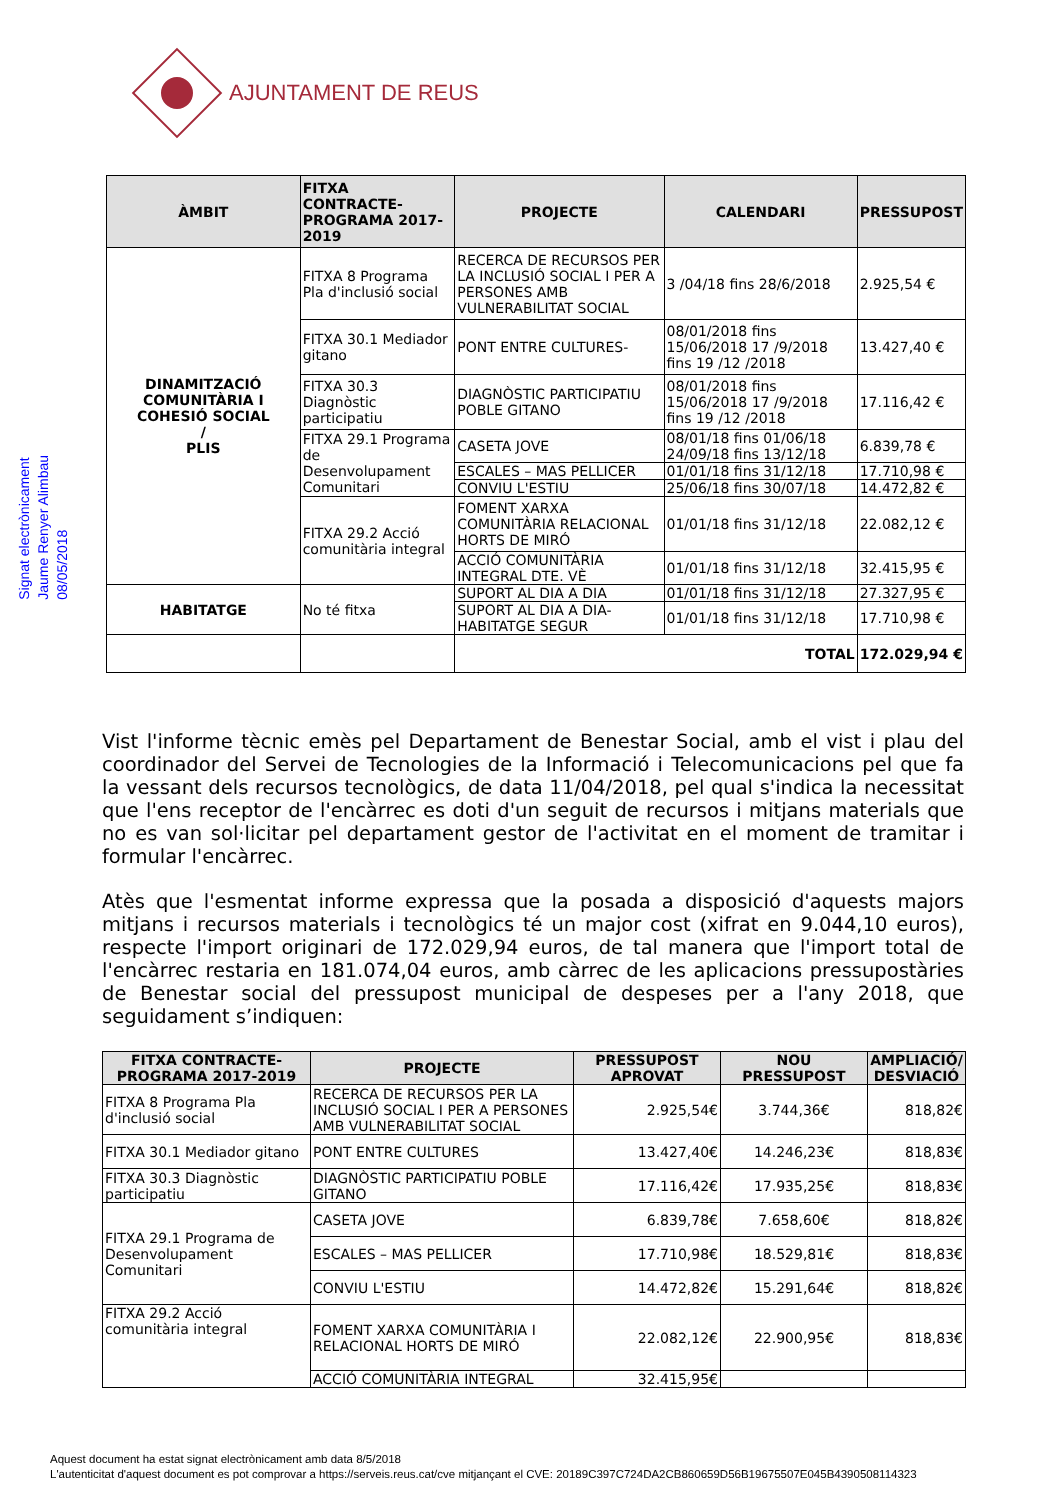AJUNTAMENT DE REUS
Signat electrònicament
Jaume Renyer Alimbau
08/05/2018
| ÀMBIT | FITXA CONTRACTE-PROGRAMA 2017-2019 | PROJECTE | CALENDARI | PRESSUPOST |
| --- | --- | --- | --- | --- |
| DINAMITZACIÓ COMUNITÀRIA I COHESIÓ SOCIAL / PLIS | FITXA 8 Programa Pla d'inclusió social | RECERCA DE RECURSOS PER LA INCLUSIÓ SOCIAL I PER A PERSONES AMB VULNERABILITAT SOCIAL | 3 /04/18 fins 28/6/2018 | 2.925,54 € |
| | FITXA 30.1 Mediador gitano | PONT ENTRE CULTURES- | 08/01/2018 fins 15/06/2018 17 /9/2018 fins 19 /12 /2018 | 13.427,40 € |
| | FITXA 30.3 Diagnòstic participatiu | DIAGNÒSTIC PARTICIPATIU POBLE GITANO | 08/01/2018 fins 15/06/2018 17 /9/2018 fins 19 /12 /2018 | 17.116,42 € |
| | FITXA 29.1 Programa de Desenvolupament Comunitari | CASETA JOVE | 08/01/18 fins 01/06/18 24/09/18 fins 13/12/18 | 6.839,78 € |
| | | ESCALES – MAS PELLICER | 01/01/18 fins 31/12/18 | 17.710,98 € |
| | | CONVIU L'ESTIU | 25/06/18 fins 30/07/18 | 14.472,82 € |
| | FITXA 29.2 Acció comunitària integral | FOMENT XARXA COMUNITÀRIA RELACIONAL HORTS DE MIRÓ | 01/01/18 fins 31/12/18 | 22.082,12 € |
| | | ACCIÓ COMUNITÀRIA INTEGRAL DTE. VÈ | 01/01/18 fins 31/12/18 | 32.415,95 € |
| HABITATGE | No té fitxa | SUPORT AL DIA A DIA | 01/01/18 fins 31/12/18 | 27.327,95 € |
| | | SUPORT AL DIA A DIA-HABITATGE SEGUR | 01/01/18 fins 31/12/18 | 17.710,98 € |
| | | TOTAL | | 172.029,94 € |
Vist l'informe tècnic emès pel Departament de Benestar Social, amb el vist i plau del coordinador del Servei de Tecnologies de la Informació i Telecomunicacions pel que fa la vessant dels recursos tecnològics, de data 11/04/2018, pel qual s'indica la necessitat que l'ens receptor de l'encàrrec es doti d'un seguit de recursos i mitjans materials que no es van sol·licitar pel departament gestor de l'activitat en el moment de tramitar i formular l'encàrrec.
Atès que l'esmentat informe expressa que la posada a disposició d'aquests majors mitjans i recursos materials i tecnològics té un major cost (xifrat en 9.044,10 euros), respecte l'import originari de 172.029,94 euros, de tal manera que l'import total de l'encàrrec restaria en 181.074,04 euros, amb càrrec de les aplicacions pressupostàries de Benestar social del pressupost municipal de despeses per a l'any 2018, que seguidament s’indiquen:
| FITXA CONTRACTE-PROGRAMA 2017-2019 | PROJECTE | PRESSUPOST APROVAT | NOU PRESSUPOST | AMPLIACIÓ/ DESVIACIÓ |
| --- | --- | --- | --- | --- |
| FITXA 8 Programa Pla d'inclusió social | RECERCA DE RECURSOS PER LA INCLUSIÓ SOCIAL I PER A PERSONES AMB VULNERABILITAT SOCIAL | 2.925,54€ | 3.744,36€ | 818,82€ |
| FITXA 30.1 Mediador gitano | PONT ENTRE CULTURES | 13.427,40€ | 14.246,23€ | 818,83€ |
| FITXA 30.3 Diagnòstic participatiu | DIAGNÒSTIC PARTICIPATIU POBLE GITANO | 17.116,42€ | 17.935,25€ | 818,83€ |
| FITXA 29.1 Programa de Desenvolupament Comunitari | CASETA JOVE | 6.839,78€ | 7.658,60€ | 818,82€ |
| | ESCALES – MAS PELLICER | 17.710,98€ | 18.529,81€ | 818,83€ |
| | CONVIU L'ESTIU | 14.472,82€ | 15.291,64€ | 818,82€ |
| FITXA 29.2 Acció comunitària integral | FOMENT XARXA COMUNITÀRIA I RELACIONAL HORTS DE MIRÓ | 22.082,12€ | 22.900,95€ | 818,83€ |
| | ACCIÓ COMUNITÀRIA INTEGRAL | 32.415,95€ | | |
Aquest document ha estat signat electrònicament amb data 8/5/2018
L'autenticitat d'aquest document es pot comprovar a https://serveis.reus.cat/cve mitjançant el CVE: 20189C397C724DA2CB860659D56B19675507E045B4390508114323